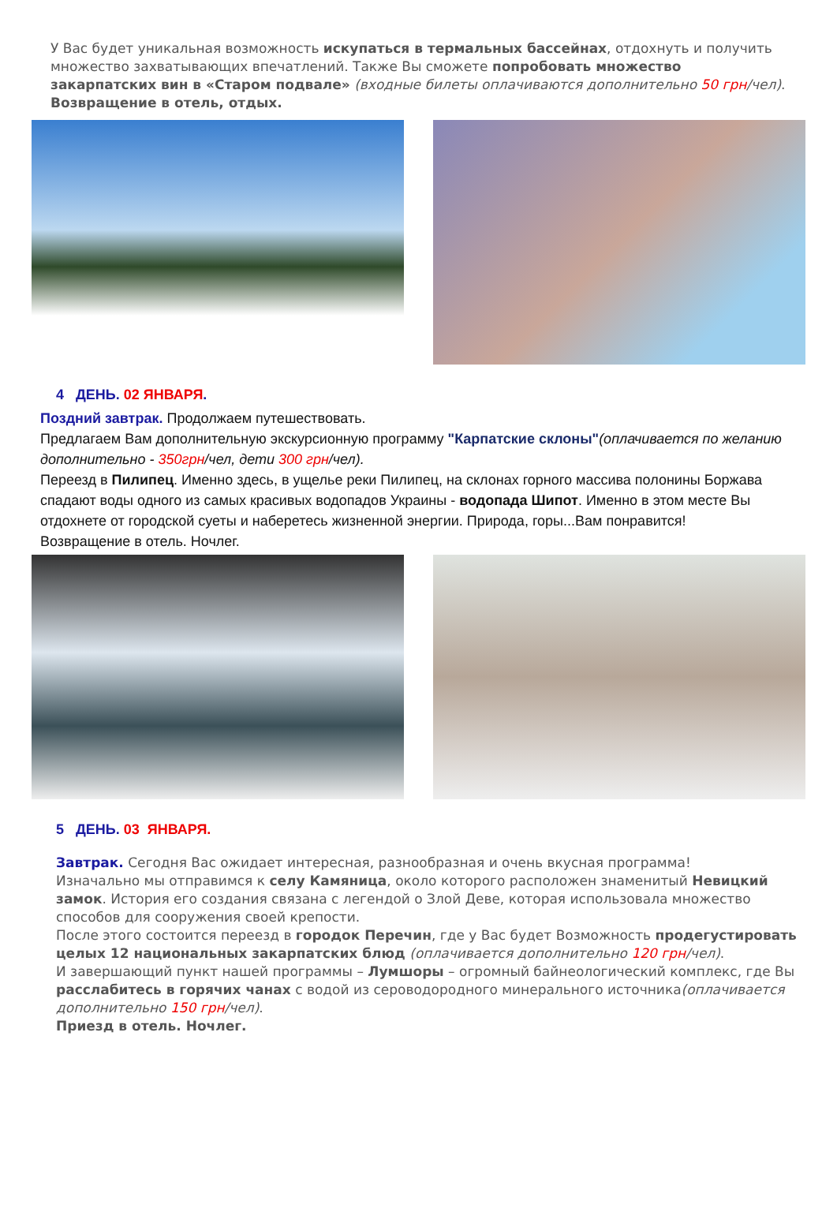У Вас будет уникальная возможность искупаться в термальных бассейнах, отдохнуть и получить множество захватывающих впечатлений. Также Вы сможете попробовать множество закарпатских вин в «Старом подвале» (входные билеты оплачиваются дополнительно 50 грн/чел).
Возвращение в отель, отдых.
4 ДЕНЬ. 02 ЯНВАРЯ.
Поздний завтрак. Продолжаем путешествовать.
Предлагаем Вам дополнительную экскурсионную программу "Карпатские склоны"(оплачивается по желанию дополнительно - 350грн/чел, дети 300 грн/чел).
Переезд в Пилипец. Именно здесь, в ущелье реки Пилипец, на склонах горного массива полонины Боржава спадают воды одного из самых красивых водопадов Украины - водопада Шипот. Именно в этом месте Вы отдохнете от городской суеты и наберетесь жизненной энергии. Природа, горы...Вам понравится!
Возвращение в отель. Ночлег.
5 ДЕНЬ. 03 ЯНВАРЯ.
Завтрак. Сегодня Вас ожидает интересная, разнообразная и очень вкусная программа!
Изначально мы отправимся к селу Камяница, около которого расположен знаменитый Невицкий замок. История его создания связана с легендой о Злой Деве, которая использовала множество способов для сооружения своей крепости.
После этого состоится переезд в городок Перечин, где у Вас будет Возможность продегустировать целых 12 национальных закарпатских блюд (оплачивается дополнительно 120 грн/чел).
И завершающий пункт нашей программы – Лумшоры – огромный байнеологический комплекс, где Вы расслабитесь в горячих чанах с водой из сероводородного минерального источника(оплачивается дополнительно 150 грн/чел).
Приезд в отель. Ночлег.